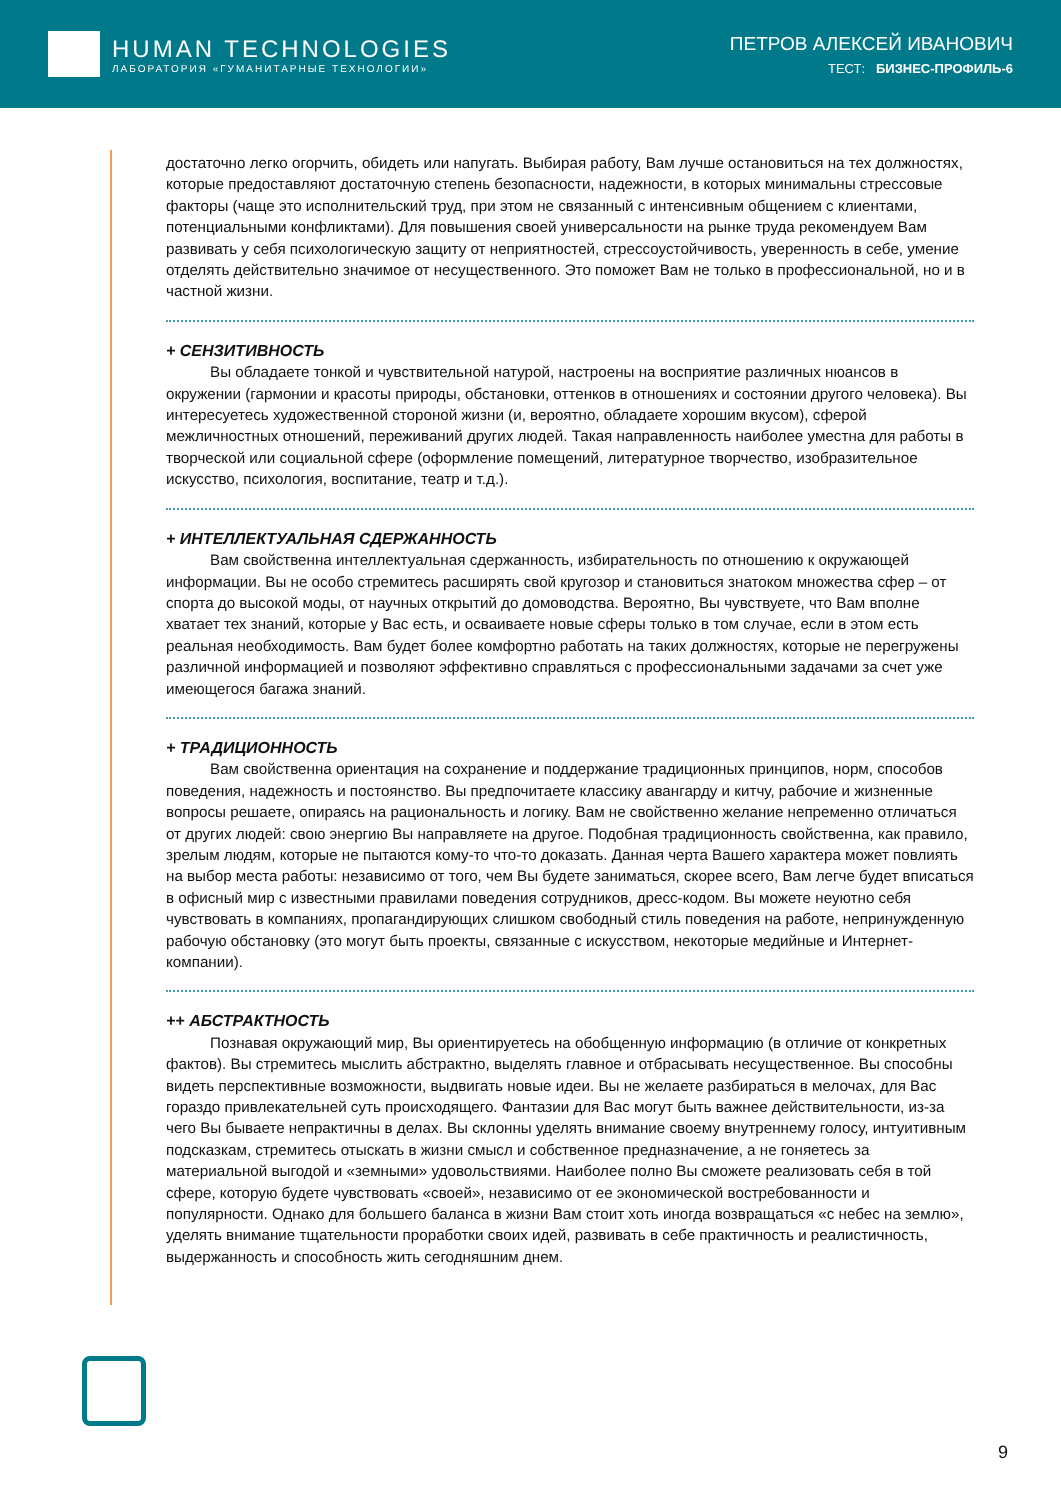HUMAN TECHNOLOGIES
ЛАБОРАТОРИЯ «ГУМАНИТАРНЫЕ ТЕХНОЛОГИИ»
ПЕТРОВ АЛЕКСЕЙ ИВАНОВИЧ
ТЕСТ: БИЗНЕС-ПРОФИЛЬ-6
достаточно легко огорчить, обидеть или напугать. Выбирая работу, Вам лучше остановиться на тех должностях, которые предоставляют достаточную степень безопасности, надежности, в которых минимальны стрессовые факторы (чаще это исполнительский труд, при этом не связанный с интенсивным общением с клиентами, потенциальными конфликтами). Для повышения своей универсальности на рынке труда рекомендуем Вам развивать у себя психологическую защиту от неприятностей, стрессоустойчивость, уверенность в себе, умение отделять действительно значимое от несущественного. Это поможет Вам не только в профессиональной, но и в частной жизни.
+ СЕНЗИТИВНОСТЬ
Вы обладаете тонкой и чувствительной натурой, настроены на восприятие различных нюансов в окружении (гармонии и красоты природы, обстановки, оттенков в отношениях и состоянии другого человека). Вы интересуетесь художественной стороной жизни (и, вероятно, обладаете хорошим вкусом), сферой межличностных отношений, переживаний других людей. Такая направленность наиболее уместна для работы в творческой или социальной сфере (оформление помещений, литературное творчество, изобразительное искусство, психология, воспитание, театр и т.д.).
+ ИНТЕЛЛЕКТУАЛЬНАЯ СДЕРЖАННОСТЬ
Вам свойственна интеллектуальная сдержанность, избирательность по отношению к окружающей информации. Вы не особо стремитесь расширять свой кругозор и становиться знатоком множества сфер – от спорта до высокой моды, от научных открытий до домоводства. Вероятно, Вы чувствуете, что Вам вполне хватает тех знаний, которые у Вас есть, и осваиваете новые сферы только в том случае, если в этом есть реальная необходимость. Вам будет более комфортно работать на таких должностях, которые не перегружены различной информацией и позволяют эффективно справляться с профессиональными задачами за счет уже имеющегося багажа знаний.
+ ТРАДИЦИОННОСТЬ
Вам свойственна ориентация на сохранение и поддержание традиционных принципов, норм, способов поведения, надежность и постоянство. Вы предпочитаете классику авангарду и китчу, рабочие и жизненные вопросы решаете, опираясь на рациональность и логику. Вам не свойственно желание непременно отличаться от других людей: свою энергию Вы направляете на другое. Подобная традиционность свойственна, как правило, зрелым людям, которые не пытаются кому-то что-то доказать. Данная черта Вашего характера может повлиять на выбор места работы: независимо от того, чем Вы будете заниматься, скорее всего, Вам легче будет вписаться в офисный мир с известными правилами поведения сотрудников, дресс-кодом. Вы можете неуютно себя чувствовать в компаниях, пропагандирующих слишком свободный стиль поведения на работе, непринужденную рабочую обстановку (это могут быть проекты, связанные с искусством, некоторые медийные и Интернет-компании).
++ АБСТРАКТНОСТЬ
Познавая окружающий мир, Вы ориентируетесь на обобщенную информацию (в отличие от конкретных фактов). Вы стремитесь мыслить абстрактно, выделять главное и отбрасывать несущественное. Вы способны видеть перспективные возможности, выдвигать новые идеи. Вы не желаете разбираться в мелочах, для Вас гораздо привлекательней суть происходящего. Фантазии для Вас могут быть важнее действительности, из-за чего Вы бываете непрактичны в делах. Вы склонны уделять внимание своему внутреннему голосу, интуитивным подсказкам, стремитесь отыскать в жизни смысл и собственное предназначение, а не гоняетесь за материальной выгодой и «земными» удовольствиями. Наиболее полно Вы сможете реализовать себя в той сфере, которую будете чувствовать «своей», независимо от ее экономической востребованности и популярности. Однако для большего баланса в жизни Вам стоит хоть иногда возвращаться «с небес на землю», уделять внимание тщательности проработки своих идей, развивать в себе практичность и реалистичность, выдержанность и способность жить сегодняшним днем.
9